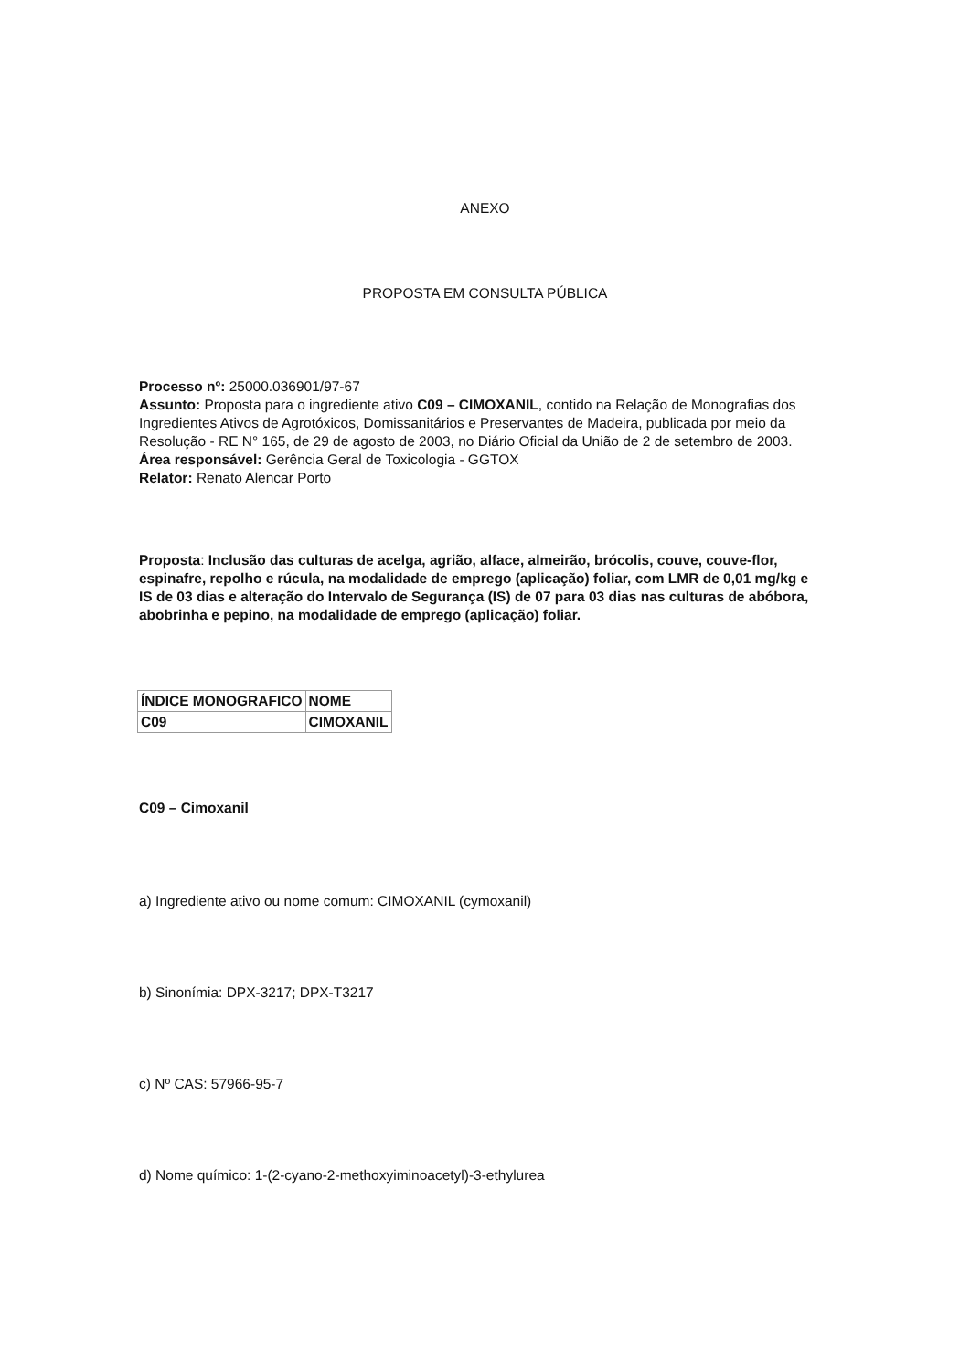ANEXO
PROPOSTA EM CONSULTA PÚBLICA
Processo nº: 25000.036901/97-67
Assunto: Proposta para o ingrediente ativo C09 – CIMOXANIL, contido na Relação de Monografias dos Ingredientes Ativos de Agrotóxicos, Domissanitários e Preservantes de Madeira, publicada por meio da Resolução - RE N° 165, de 29 de agosto de 2003, no Diário Oficial da União de 2 de setembro de 2003.
Área responsável: Gerência Geral de Toxicologia - GGTOX
Relator: Renato Alencar Porto
Proposta: Inclusão das culturas de acelga, agrião, alface, almeirão, brócolis, couve, couve-flor, espinafre, repolho e rúcula, na modalidade de emprego (aplicação) foliar, com LMR de 0,01 mg/kg e IS de 03 dias e alteração do Intervalo de Segurança (IS) de 07 para 03 dias nas culturas de abóbora, abobrinha e pepino, na modalidade de emprego (aplicação) foliar.
| ÍNDICE MONOGRAFICO | NOME |
| C09 | CIMOXANIL |
C09 – Cimoxanil
a) Ingrediente ativo ou nome comum: CIMOXANIL (cymoxanil)
b) Sinonímia: DPX-3217; DPX-T3217
c) Nº CAS: 57966-95-7
d) Nome químico: 1-(2-cyano-2-methoxyiminoacetyl)-3-ethylurea